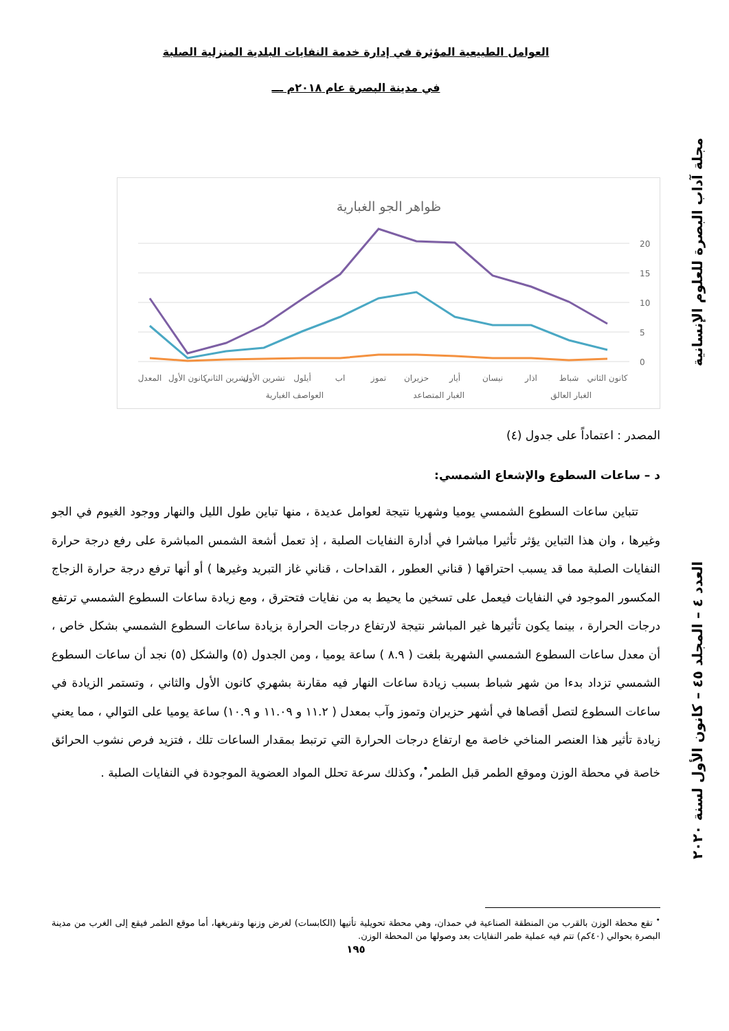العوامل الطبيعية المؤثرة في إدارة خدمة النفايات البلدية المنزلية الصلبة
في مدينة البصرة عام ٢٠١٨م ـــ
ظواهر الجو الغبارية
20
15
10
5
0
المعدل
كانون الأول
تشرين الثاني
تشرين الأول
أيلول
اب
تموز
حزيران
أيار
نيسان
اذار
شباط
كانون الثاني
العواصف الغبارية
الغبار المتصاعد
الغبار العالق
المصدر : اعتماداً على جدول (٤)
د – ساعات السطوع والإشعاع الشمسي:
تتباين ساعات السطوع الشمسي يوميا وشهريا نتيجة لعوامل عديدة ، منها تباين طول الليل والنهار ووجود الغيوم في الجو وغيرها ، وان هذا التباين يؤثر تأثيرا مباشرا في أدارة النفايات الصلبة ، إذ تعمل أشعة الشمس المباشرة على رفع درجة حرارة النفايات الصلبة مما قد يسبب احتراقها ( قناني العطور ، القداحات ، قناني غاز التبريد وغيرها ) أو أنها ترفع درجة حرارة الزجاج المكسور الموجود في النفايات فيعمل على تسخين ما يحيط به من نفايات فتحترق ، ومع زيادة ساعات السطوع الشمسي ترتفع درجات الحرارة ، بينما يكون تأثيرها غير المباشر نتيجة لارتفاع درجات الحرارة بزيادة ساعات السطوع الشمسي بشكل خاص ، أن معدل ساعات السطوع الشمسي الشهرية بلغت ( ٨.٩ ) ساعة يوميا ، ومن الجدول (٥) والشكل (٥) نجد أن ساعات السطوع الشمسي تزداد بدءا من شهر شباط بسبب زيادة ساعات النهار فيه مقارنة بشهري كانون الأول والثاني ، وتستمر الزيادة في ساعات السطوع لتصل أقصاها في أشهر حزيران وتموز وآب بمعدل ( ١١.٢ و ١١.٠٩ و ١٠.٩) ساعة يوميا على التوالي ، مما يعني زيادة تأثير هذا العنصر المناخي خاصة مع ارتفاع درجات الحرارة التي ترتبط بمقدار الساعات تلك ، فتزيد فرص نشوب الحرائق خاصة في محطة الوزن وموقع الطمر قبل الطمر<sup>•</sup>، وكذلك سرعة تحلل المواد العضوية الموجودة في النفايات الصلبة .
<sup>•</sup> تقع محطة الوزن بالقرب من المنطقة الصناعية في حمدان، وهي محطة تحويلية تأتيها (الكابسات) لغرض وزنها وتفريغها، أما موقع الطمر فيقع إلى الغرب من مدينة البصرة بحوالي (٤٠كم) تتم فيه عملية طمر النفايات بعد وصولها من المحطة الوزن.
١٩٥
مجلة آداب البصرة للعلوم الإنسانية العدد ٤ – المجلد ٤٥ – كانون الأول لسنة ٢٠٢٠